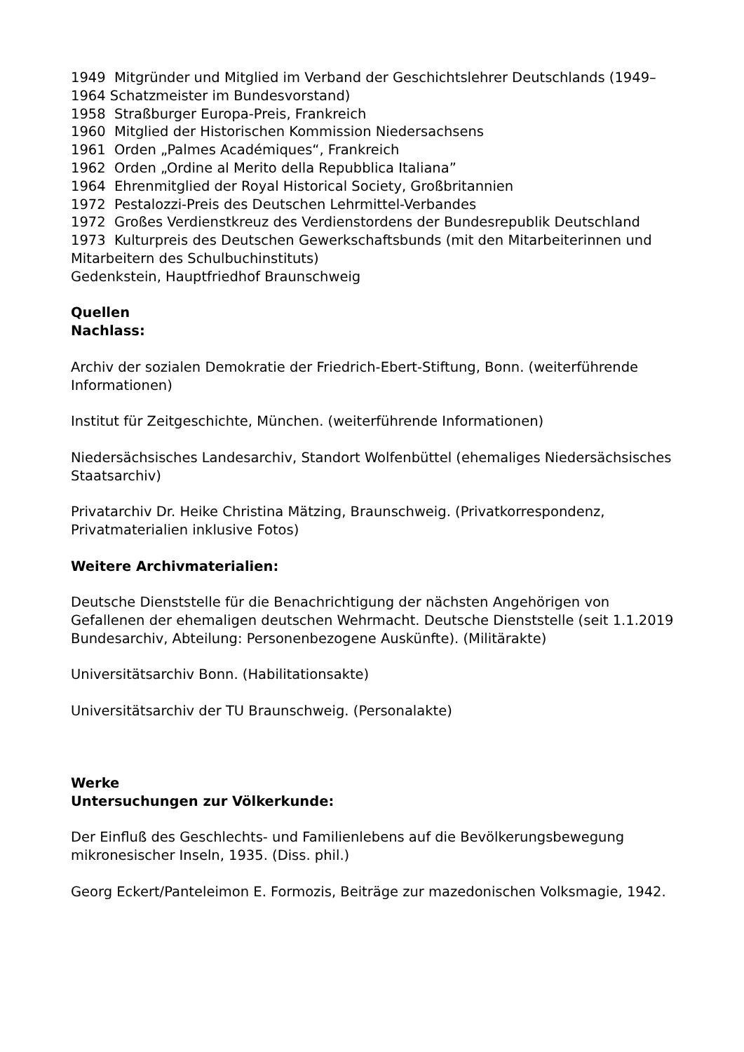1949 Mitgründer und Mitglied im Verband der Geschichtslehrer Deutschlands (1949–1964 Schatzmeister im Bundesvorstand)
1958 Straßburger Europa-Preis, Frankreich
1960 Mitglied der Historischen Kommission Niedersachsens
1961 Orden „Palmes Académiques“, Frankreich
1962 Orden „Ordine al Merito della Repubblica Italiana”
1964 Ehrenmitglied der Royal Historical Society, Großbritannien
1972 Pestalozzi-Preis des Deutschen Lehrmittel-Verbandes
1972 Großes Verdienstkreuz des Verdienstordens der Bundesrepublik Deutschland
1973 Kulturpreis des Deutschen Gewerkschaftsbunds (mit den Mitarbeiterinnen und Mitarbeitern des Schulbuchinstituts)
Gedenkstein, Hauptfriedhof Braunschweig
Quellen
Nachlass:
Archiv der sozialen Demokratie der Friedrich-Ebert-Stiftung, Bonn. (weiterführende Informationen)
Institut für Zeitgeschichte, München. (weiterführende Informationen)
Niedersächsisches Landesarchiv, Standort Wolfenbüttel (ehemaliges Niedersächsisches Staatsarchiv)
Privatarchiv Dr. Heike Christina Mätzing, Braunschweig. (Privatkorrespondenz, Privatmaterialien inklusive Fotos)
Weitere Archivmaterialien:
Deutsche Dienststelle für die Benachrichtigung der nächsten Angehörigen von Gefallenen der ehemaligen deutschen Wehrmacht. Deutsche Dienststelle (seit 1.1.2019 Bundesarchiv, Abteilung: Personenbezogene Auskünfte). (Militärakte)
Universitätsarchiv Bonn. (Habilitationsakte)
Universitätsarchiv der TU Braunschweig. (Personalakte)
Werke
Untersuchungen zur Völkerkunde:
Der Einfluß des Geschlechts- und Familienlebens auf die Bevölkerungsbewegung mikronesischer Inseln, 1935. (Diss. phil.)
Georg Eckert/Panteleimon E. Formozis, Beiträge zur mazedonischen Volksmagie, 1942.